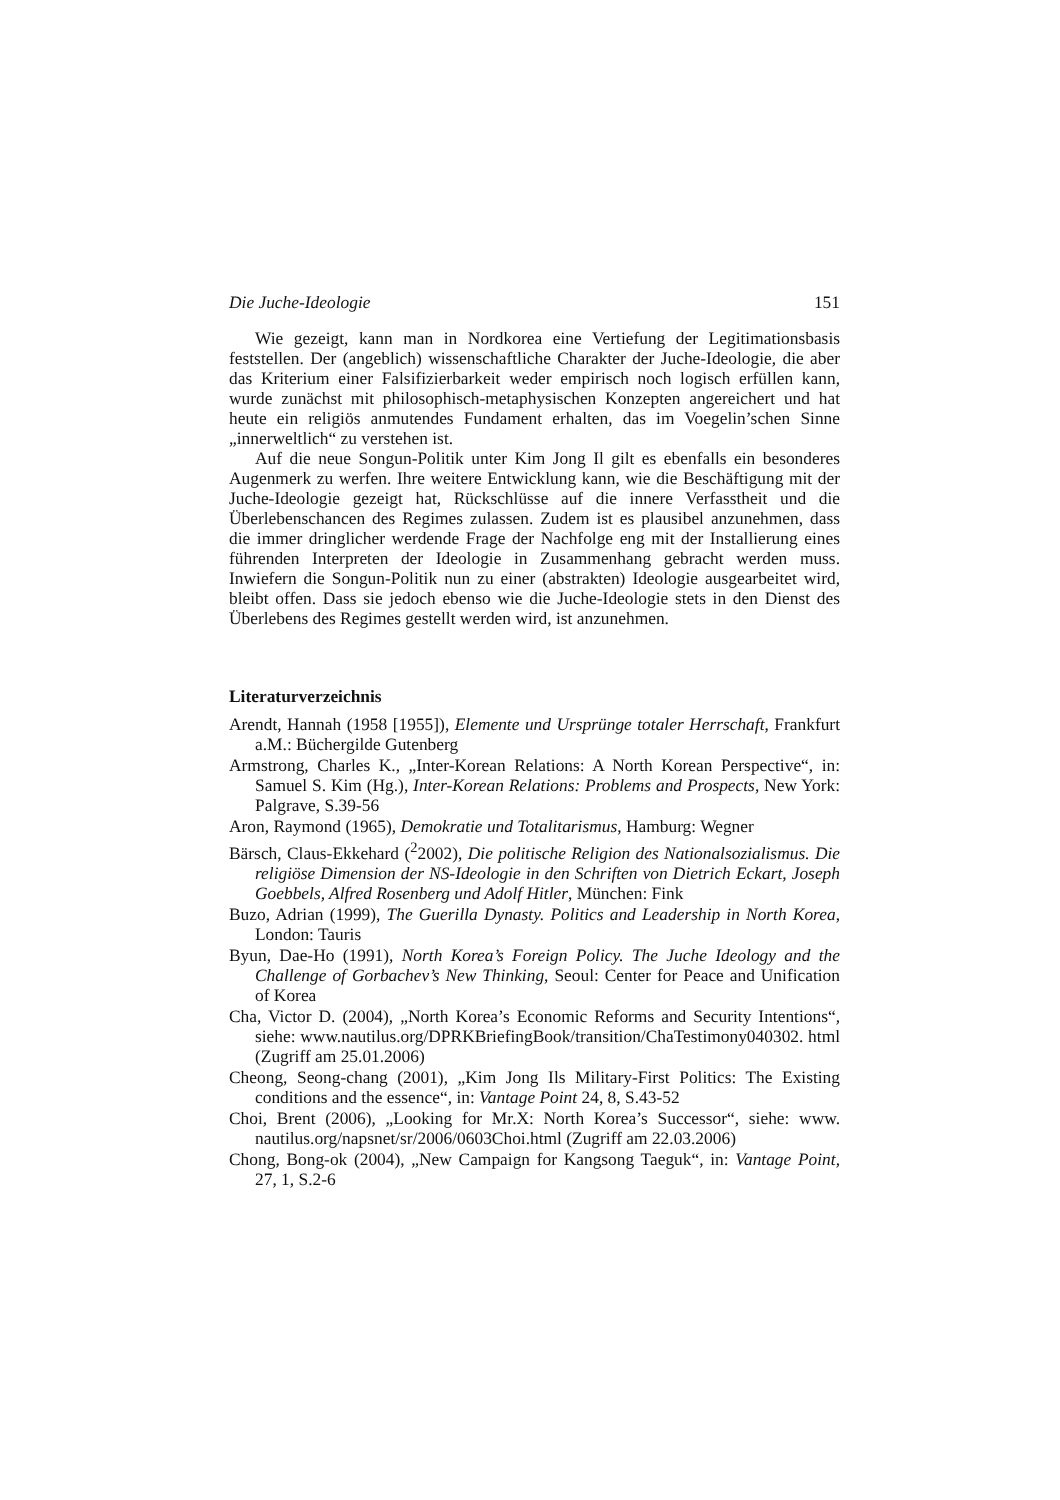Die Juche-Ideologie 151
Wie gezeigt, kann man in Nordkorea eine Vertiefung der Legitimationsbasis feststellen. Der (angeblich) wissenschaftliche Charakter der Juche-Ideologie, die aber das Kriterium einer Falsifizierbarkeit weder empirisch noch logisch erfüllen kann, wurde zunächst mit philosophisch-metaphysischen Konzepten angereichert und hat heute ein religiös anmutendes Fundament erhalten, das im Voegelin’schen Sinne „innerweltlich“ zu verstehen ist.
Auf die neue Songun-Politik unter Kim Jong Il gilt es ebenfalls ein besonderes Augenmerk zu werfen. Ihre weitere Entwicklung kann, wie die Beschäftigung mit der Juche-Ideologie gezeigt hat, Rückschlüsse auf die innere Verfasstheit und die Überlebenschancen des Regimes zulassen. Zudem ist es plausibel anzunehmen, dass die immer dringlicher werdende Frage der Nachfolge eng mit der Installierung eines führenden Interpreten der Ideologie in Zusammenhang gebracht werden muss. Inwiefern die Songun-Politik nun zu einer (abstrakten) Ideologie ausgearbeitet wird, bleibt offen. Dass sie jedoch ebenso wie die Juche-Ideologie stets in den Dienst des Überlebens des Regimes gestellt werden wird, ist anzunehmen.
Literaturverzeichnis
Arendt, Hannah (1958 [1955]), Elemente und Ursprünge totaler Herrschaft, Frankfurt a.M.: Büchergilde Gutenberg
Armstrong, Charles K., „Inter-Korean Relations: A North Korean Perspective“, in: Samuel S. Kim (Hg.), Inter-Korean Relations: Problems and Prospects, New York: Palgrave, S.39-56
Aron, Raymond (1965), Demokratie und Totalitarismus, Hamburg: Wegner
Bärsch, Claus-Ekkehard (<sup>2</sup>2002), Die politische Religion des Nationalsozialismus. Die religiöse Dimension der NS-Ideologie in den Schriften von Dietrich Eckart, Joseph Goebbels, Alfred Rosenberg und Adolf Hitler, München: Fink
Buzo, Adrian (1999), The Guerilla Dynasty. Politics and Leadership in North Korea, London: Tauris
Byun, Dae-Ho (1991), North Korea’s Foreign Policy. The Juche Ideology and the Challenge of Gorbachev’s New Thinking, Seoul: Center for Peace and Unification of Korea
Cha, Victor D. (2004), „North Korea’s Economic Reforms and Security Intentions“, siehe: www.nautilus.org/DPRKBriefingBook/transition/ChaTestimony040302. html (Zugriff am 25.01.2006)
Cheong, Seong-chang (2001), „Kim Jong Ils Military-First Politics: The Existing conditions and the essence“, in: Vantage Point 24, 8, S.43-52
Choi, Brent (2006), „Looking for Mr.X: North Korea’s Successor“, siehe: www. nautilus.org/napsnet/sr/2006/0603Choi.html (Zugriff am 22.03.2006)
Chong, Bong-ok (2004), „New Campaign for Kangsong Taeguk“, in: Vantage Point, 27, 1, S.2-6